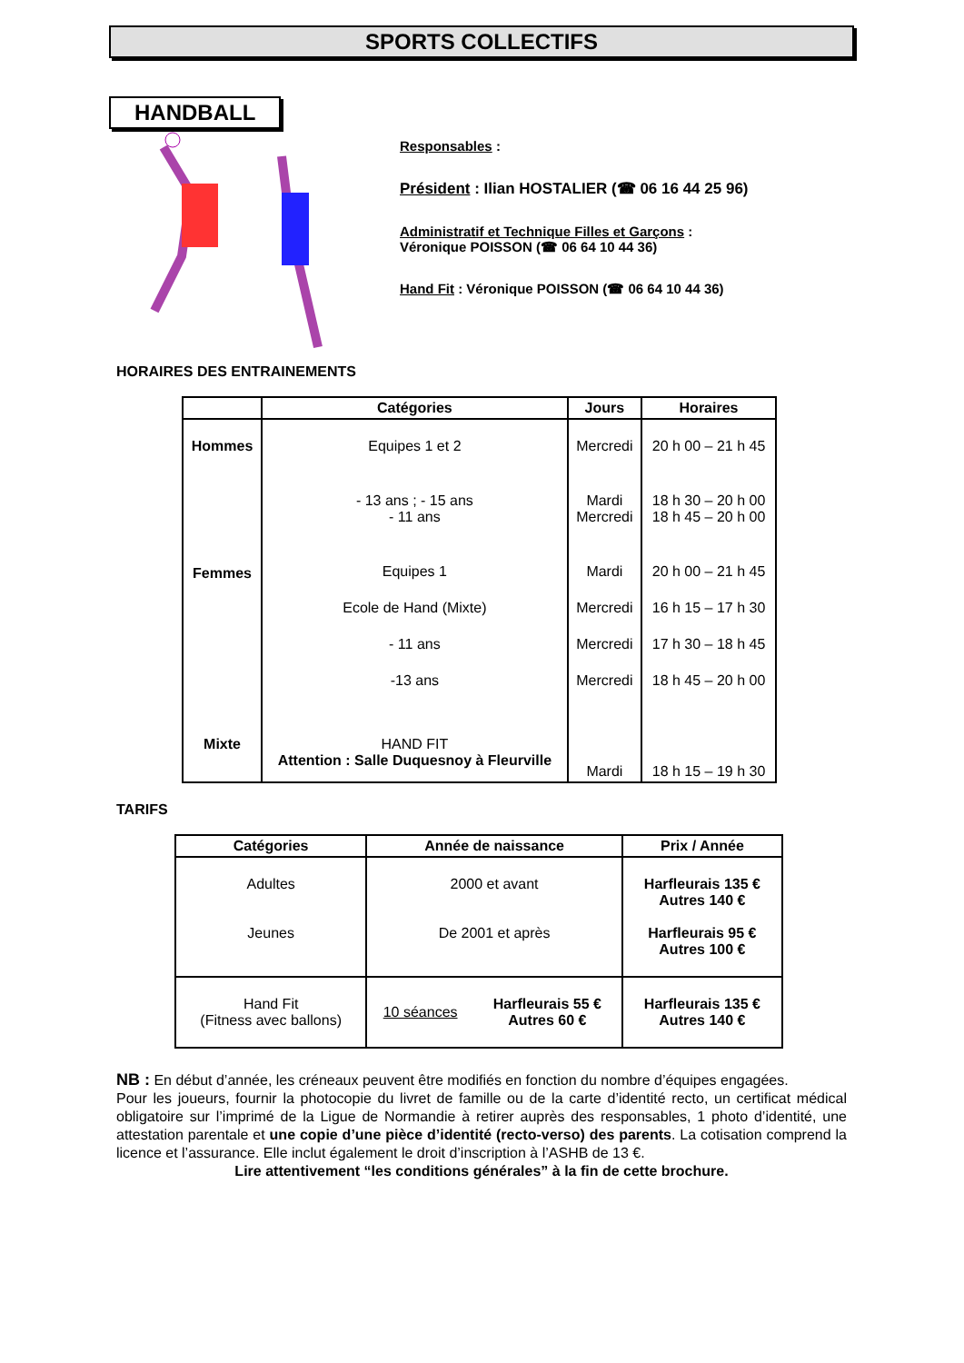SPORTS COLLECTIFS
HANDBALL
Responsables :
Président : Ilian HOSTALIER (☎ 06 16 44 25 96)
Administratif et Technique Filles et Garçons :
Véronique POISSON (☎ 06 64 10 44 36)
Hand Fit : Véronique POISSON (☎ 06 64 10 44 36)
HORAIRES DES ENTRAINEMENTS
| | Catégories | Jours | Horaires |
| --- | --- | --- | --- |
| Hommes | Equipes 1 et 2 | Mercredi | 20 h 00 – 21 h 45 |
| Femmes | - 13 ans ; - 15 ans - 11 ans | Mardi Mercredi | 18 h 30 – 20 h 00 18 h 45 – 20 h 00 |
| | Equipes 1 | Mardi | 20 h 00 – 21 h 45 |
| | Ecole de Hand (Mixte) | Mercredi | 16 h 15 – 17 h 30 |
| | - 11 ans | Mercredi | 17 h 30 – 18 h 45 |
| | -13 ans | Mercredi | 18 h 45 – 20 h 00 |
| Mixte | HAND FIT Attention : Salle Duquesnoy à Fleurville | Mardi | 18 h 15 – 19 h 30 |
TARIFS
| Catégories | Année de naissance | | Prix / Année |
| --- | --- | --- | --- |
| Adultes Jeunes | 2000 et avant De 2001 et après | | Harfleurais 135 € Autres 140 € Harfleurais 95 € Autres 100 € |
| Hand Fit (Fitness avec ballons) | 10 séances | Harfleurais 55 € Autres 60 € | Harfleurais 135 € Autres 140 € |
NB : En début d’année, les créneaux peuvent être modifiés en fonction du nombre d’équipes engagées.
Pour les joueurs, fournir la photocopie du livret de famille ou de la carte d’identité recto, un certificat médical obligatoire sur l’imprimé de la Ligue de Normandie à retirer auprès des responsables, 1 photo d’identité, une attestation parentale et une copie d’une pièce d’identité (recto-verso) des parents. La cotisation comprend la licence et l’assurance. Elle inclut également le droit d’inscription à l’ASHB de 13 €.
Lire attentivement “les conditions générales” à la fin de cette brochure.